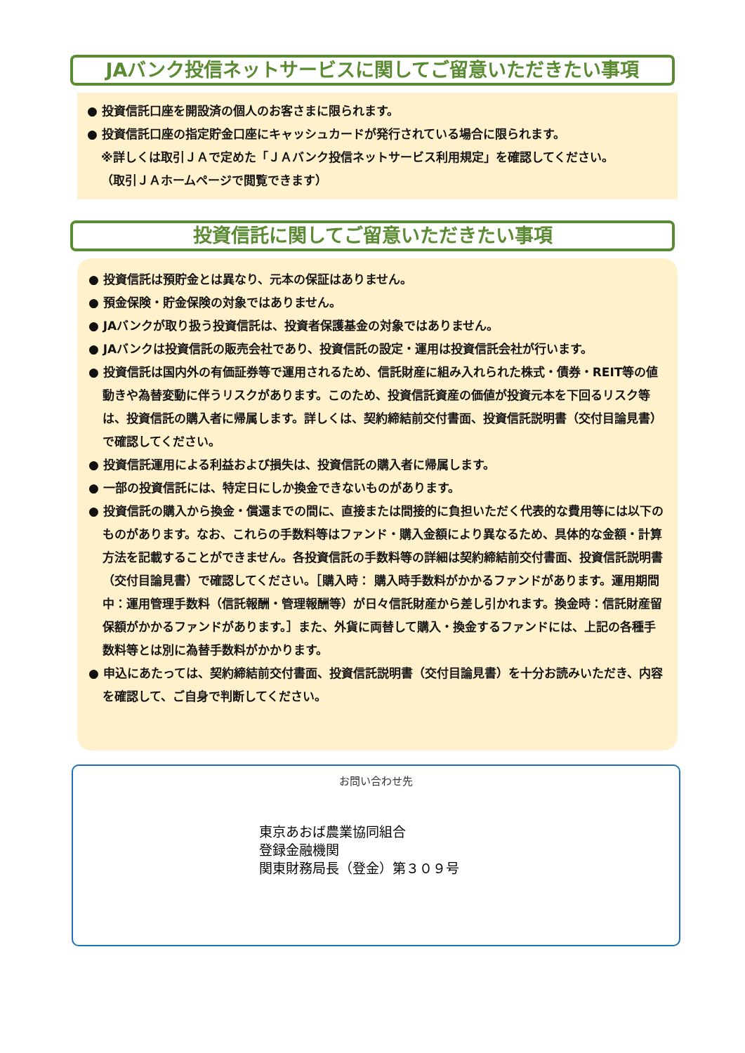JAバンク投信ネットサービスに関してご留意いただきたい事項
● 投資信託口座を開設済の個人のお客さまに限られます。
● 投資信託口座の指定貯金口座にキャッシュカードが発行されている場合に限られます。
※詳しくは取引ＪＡで定めた「ＪＡバンク投信ネットサービス利用規定」を確認してください。
（取引ＪＡホームページで閲覧できます）
投資信託に関してご留意いただきたい事項
● 投資信託は預貯金とは異なり、元本の保証はありません。
● 預金保険・貯金保険の対象ではありません。
● JAバンクが取り扱う投資信託は、投資者保護基金の対象ではありません。
● JAバンクは投資信託の販売会社であり、投資信託の設定・運用は投資信託会社が行います。
● 投資信託は国内外の有価証券等で運用されるため、信託財産に組み入れられた株式・債券・REIT等の値動きや為替変動に伴うリスクがあります。このため、投資信託資産の価値が投資元本を下回るリスク等は、投資信託の購入者に帰属します。詳しくは、契約締結前交付書面、投資信託説明書（交付目論見書）で確認してください。
● 投資信託運用による利益および損失は、投資信託の購入者に帰属します。
● 一部の投資信託には、特定日にしか換金できないものがあります。
● 投資信託の購入から換金・償還までの間に、直接または間接的に負担いただく代表的な費用等には以下のものがあります。なお、これらの手数料等はファンド・購入金額により異なるため、具体的な金額・計算方法を記載することができません。各投資信託の手数料等の詳細は契約締結前交付書面、投資信託説明書（交付目論見書）で確認してください。［購入時： 購入時手数料がかかるファンドがあります。運用期間中：運用管理手数料（信託報酬・管理報酬等）が日々信託財産から差し引かれます。換金時：信託財産留保額がかかるファンドがあります。］また、外貨に両替して購入・換金するファンドには、上記の各種手数料等とは別に為替手数料がかかります。
● 申込にあたっては、契約締結前交付書面、投資信託説明書（交付目論見書）を十分お読みいただき、内容を確認して、ご自身で判断してください。
お問い合わせ先
東京あおば農業協同組合
登録金融機関
関東財務局長（登金）第３０９号